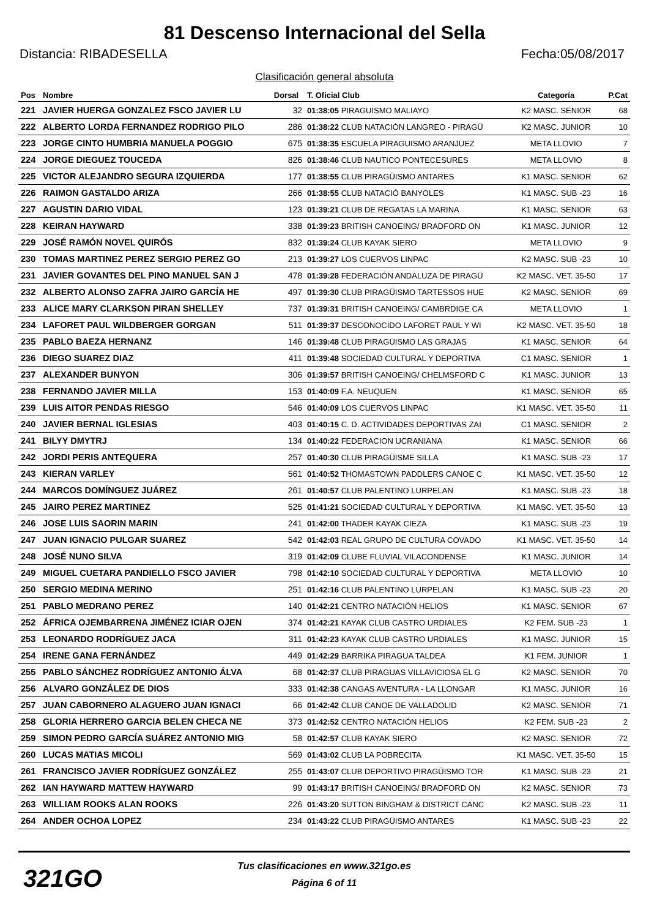81 Descenso Internacional del Sella
Distancia: RIBADESELLA Fecha:05/08/2017
Clasificación general absoluta
| Pos | Nombre | Dorsal | T. Oficial Club | Categoría | P.Cat |
| --- | --- | --- | --- | --- | --- |
| 221 | JAVIER HUERGA GONZALEZ FSCO JAVIER LU | 32 | 01:38:05 PIRAGUISMO MALIAYO | K2 MASC. SENIOR | 68 |
| 222 | ALBERTO LORDA FERNANDEZ RODRIGO PILO | 286 | 01:38:22 CLUB NATACIÓN LANGREO - PIRAGÜ | K2 MASC. JUNIOR | 10 |
| 223 | JORGE CINTO HUMBRIA MANUELA POGGIO | 675 | 01:38:35 ESCUELA PIRAGUISMO ARANJUEZ | META LLOVIO | 7 |
| 224 | JORGE DIEGUEZ TOUCEDA | 826 | 01:38:46 CLUB NAUTICO PONTECESURES | META LLOVIO | 8 |
| 225 | VICTOR ALEJANDRO SEGURA IZQUIERDA | 177 | 01:38:55 CLUB PIRAGÜISMO ANTARES | K1 MASC. SENIOR | 62 |
| 226 | RAIMON GASTALDO ARIZA | 266 | 01:38:55 CLUB NATACIÓ BANYOLES | K1 MASC. SUB -23 | 16 |
| 227 | AGUSTIN DARIO VIDAL | 123 | 01:39:21 CLUB DE REGATAS LA MARINA | K1 MASC. SENIOR | 63 |
| 228 | KEIRAN HAYWARD | 338 | 01:39:23 BRITISH CANOEING/ BRADFORD ON | K1 MASC. JUNIOR | 12 |
| 229 | JOSÉ RAMÓN NOVEL QUIRÓS | 832 | 01:39:24 CLUB KAYAK SIERO | META LLOVIO | 9 |
| 230 | TOMAS MARTINEZ PEREZ SERGIO PEREZ GO | 213 | 01:39:27 LOS CUERVOS LINPAC | K2 MASC. SUB -23 | 10 |
| 231 | JAVIER GOVANTES DEL PINO MANUEL SAN J | 478 | 01:39:28 FEDERACIÓN ANDALUZA DE PIRAGÜ | K2 MASC. VET. 35-50 | 17 |
| 232 | ALBERTO ALONSO ZAFRA JAIRO GARCÍA HE | 497 | 01:39:30 CLUB PIRAGÜISMO TARTESSOS HUE | K2 MASC. SENIOR | 69 |
| 233 | ALICE MARY CLARKSON PIRAN SHELLEY | 737 | 01:39:31 BRITISH CANOEING/ CAMBRDIGE CA | META LLOVIO | 1 |
| 234 | LAFORET PAUL WILDBERGER GORGAN | 511 | 01:39:37 DESCONOCIDO LAFORET PAUL Y WI | K2 MASC. VET. 35-50 | 18 |
| 235 | PABLO BAEZA HERNANZ | 146 | 01:39:48 CLUB PIRAGÜISMO LAS GRAJAS | K1 MASC. SENIOR | 64 |
| 236 | DIEGO SUAREZ DIAZ | 411 | 01:39:48 SOCIEDAD CULTURAL Y DEPORTIVA | C1 MASC. SENIOR | 1 |
| 237 | ALEXANDER BUNYON | 306 | 01:39:57 BRITISH CANOEING/ CHELMSFORD C | K1 MASC. JUNIOR | 13 |
| 238 | FERNANDO JAVIER MILLA | 153 | 01:40:09 F.A. NEUQUEN | K1 MASC. SENIOR | 65 |
| 239 | LUIS AITOR PENDAS RIESGO | 546 | 01:40:09 LOS CUERVOS LINPAC | K1 MASC. VET. 35-50 | 11 |
| 240 | JAVIER BERNAL IGLESIAS | 403 | 01:40:15 C. D. ACTIVIDADES DEPORTIVAS ZAI | C1 MASC. SENIOR | 2 |
| 241 | BILYY DMYTRJ | 134 | 01:40:22 FEDERACION UCRANIANA | K1 MASC. SENIOR | 66 |
| 242 | JORDI PERIS ANTEQUERA | 257 | 01:40:30 CLUB PIRAGÜISME SILLA | K1 MASC. SUB -23 | 17 |
| 243 | KIERAN VARLEY | 561 | 01:40:52 THOMASTOWN PADDLERS CANOE C | K1 MASC. VET. 35-50 | 12 |
| 244 | MARCOS DOMÍNGUEZ JUÁREZ | 261 | 01:40:57 CLUB PALENTINO LURPELAN | K1 MASC. SUB -23 | 18 |
| 245 | JAIRO PEREZ MARTINEZ | 525 | 01:41:21 SOCIEDAD CULTURAL Y DEPORTIVA | K1 MASC. VET. 35-50 | 13 |
| 246 | JOSE LUIS SAORIN MARIN | 241 | 01:42:00 THADER KAYAK CIEZA | K1 MASC. SUB -23 | 19 |
| 247 | JUAN IGNACIO PULGAR SUAREZ | 542 | 01:42:03 REAL GRUPO DE CULTURA COVADO | K1 MASC. VET. 35-50 | 14 |
| 248 | JOSÉ NUNO SILVA | 319 | 01:42:09 CLUBE FLUVIAL VILACONDENSE | K1 MASC. JUNIOR | 14 |
| 249 | MIGUEL CUETARA PANDIELLO FSCO JAVIER | 798 | 01:42:10 SOCIEDAD CULTURAL Y DEPORTIVA | META LLOVIO | 10 |
| 250 | SERGIO MEDINA MERINO | 251 | 01:42:16 CLUB PALENTINO LURPELAN | K1 MASC. SUB -23 | 20 |
| 251 | PABLO MEDRANO PEREZ | 140 | 01:42:21 CENTRO NATACIÓN HELIOS | K1 MASC. SENIOR | 67 |
| 252 | ÁFRICA OJEMBARRENA JIMÉNEZ ICIAR OJEN | 374 | 01:42:21 KAYAK CLUB CASTRO URDIALES | K2 FEM. SUB -23 | 1 |
| 253 | LEONARDO RODRÍGUEZ JACA | 311 | 01:42:23 KAYAK CLUB CASTRO URDIALES | K1 MASC. JUNIOR | 15 |
| 254 | IRENE GANA FERNÁNDEZ | 449 | 01:42:29 BARRIKA PIRAGUA TALDEA | K1 FEM. JUNIOR | 1 |
| 255 | PABLO SÁNCHEZ RODRÍGUEZ ANTONIO ÁLVA | 68 | 01:42:37 CLUB PIRAGUAS VILLAVICIOSA EL G | K2 MASC. SENIOR | 70 |
| 256 | ALVARO GONZÁLEZ DE DIOS | 333 | 01:42:38 CANGAS AVENTURA - LA LLONGAR | K1 MASC. JUNIOR | 16 |
| 257 | JUAN CABORNERO ALAGUERO JUAN IGNACI | 66 | 01:42:42 CLUB CANOE DE VALLADOLID | K2 MASC. SENIOR | 71 |
| 258 | GLORIA HERRERO GARCIA BELEN CHECA NE | 373 | 01:42:52 CENTRO NATACIÓN HELIOS | K2 FEM. SUB -23 | 2 |
| 259 | SIMON PEDRO GARCÍA SUÁREZ ANTONIO MIG | 58 | 01:42:57 CLUB KAYAK SIERO | K2 MASC. SENIOR | 72 |
| 260 | LUCAS MATIAS MICOLI | 569 | 01:43:02 CLUB LA POBRECITA | K1 MASC. VET. 35-50 | 15 |
| 261 | FRANCISCO JAVIER RODRÍGUEZ GONZÁLEZ | 255 | 01:43:07 CLUB DEPORTIVO PIRAGÜISMO TOR | K1 MASC. SUB -23 | 21 |
| 262 | IAN HAYWARD MATTEW HAYWARD | 99 | 01:43:17 BRITISH CANOEING/ BRADFORD ON | K2 MASC. SENIOR | 73 |
| 263 | WILLIAM ROOKS ALAN ROOKS | 226 | 01:43:20 SUTTON BINGHAM & DISTRICT CANC | K2 MASC. SUB -23 | 11 |
| 264 | ANDER OCHOA LOPEZ | 234 | 01:43:22 CLUB PIRAGÜISMO ANTARES | K1 MASC. SUB -23 | 22 |
321GO
Tus clasificaciones en www.321go.es
Página 6 of 11